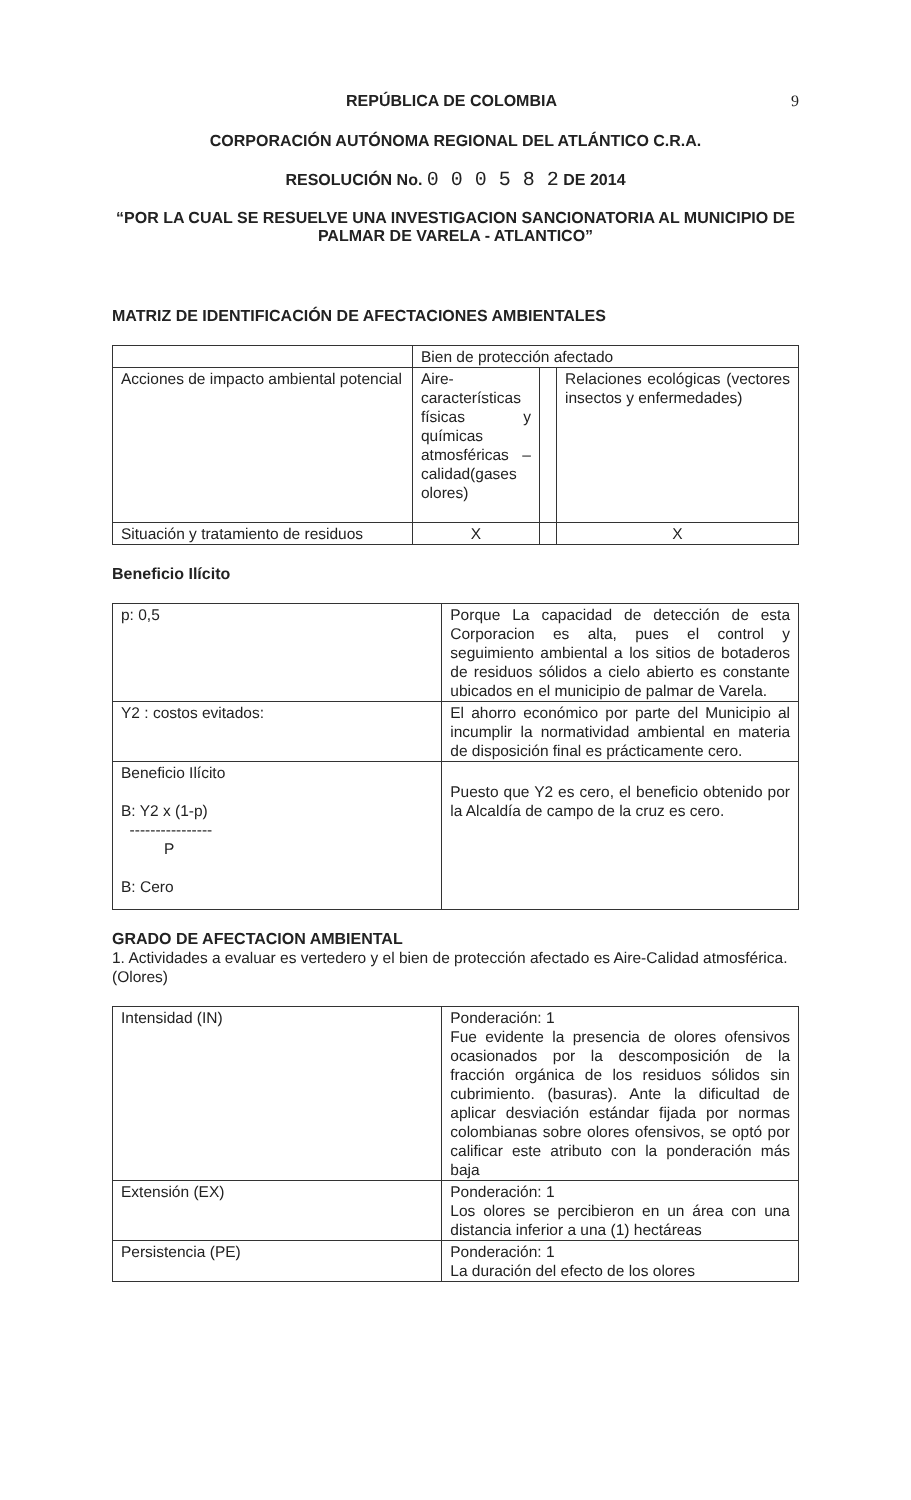REPÚBLICA DE COLOMBIA 9
CORPORACIÓN AUTÓNOMA REGIONAL DEL ATLÁNTICO C.R.A.
RESOLUCIÓN No. 0 0 0 5 8 2 DE 2014
“POR LA CUAL SE RESUELVE UNA INVESTIGACION SANCIONATORIA AL MUNICIPIO DE PALMAR DE VARELA - ATLANTICO”
MATRIZ DE IDENTIFICACIÓN DE AFECTACIONES AMBIENTALES
| | Bien de protección afectado | | |
| Acciones de impacto ambiental potencial | Aire-características físicas y químicas atmosféricas – calidad(gases olores) | | Relaciones ecológicas (vectores insectos y enfermedades) |
| Situación y tratamiento de residuos | X | | X |
Beneficio Ilícito
| p: 0,5 | Porque La capacidad de detección de esta Corporacion es alta, pues el control y seguimiento ambiental a los sitios de botaderos de residuos sólidos a cielo abierto es constante ubicados en el municipio de palmar de Varela. |
| Y2 : costos evitados: | El ahorro económico por parte del Municipio al incumplir la normatividad ambiental en materia de disposición final es prácticamente cero. |
| Beneficio Ilícito B: Y2 x (1-p) ---------------- P B: Cero | Puesto que Y2 es cero, el beneficio obtenido por la Alcaldía de campo de la cruz es cero. |
GRADO DE AFECTACION AMBIENTAL
1. Actividades a evaluar es vertedero y el bien de protección afectado es Aire-Calidad atmosférica. (Olores)
| Intensidad (IN) | Ponderación: 1 Fue evidente la presencia de olores ofensivos ocasionados por la descomposición de la fracción orgánica de los residuos sólidos sin cubrimiento. (basuras). Ante la dificultad de aplicar desviación estándar fijada por normas colombianas sobre olores ofensivos, se optó por calificar este atributo con la ponderación más baja |
| Extensión (EX) | Ponderación: 1 Los olores se percibieron en un área con una distancia inferior a una (1) hectáreas |
| Persistencia (PE) | Ponderación: 1 La duración del efecto de los olores |